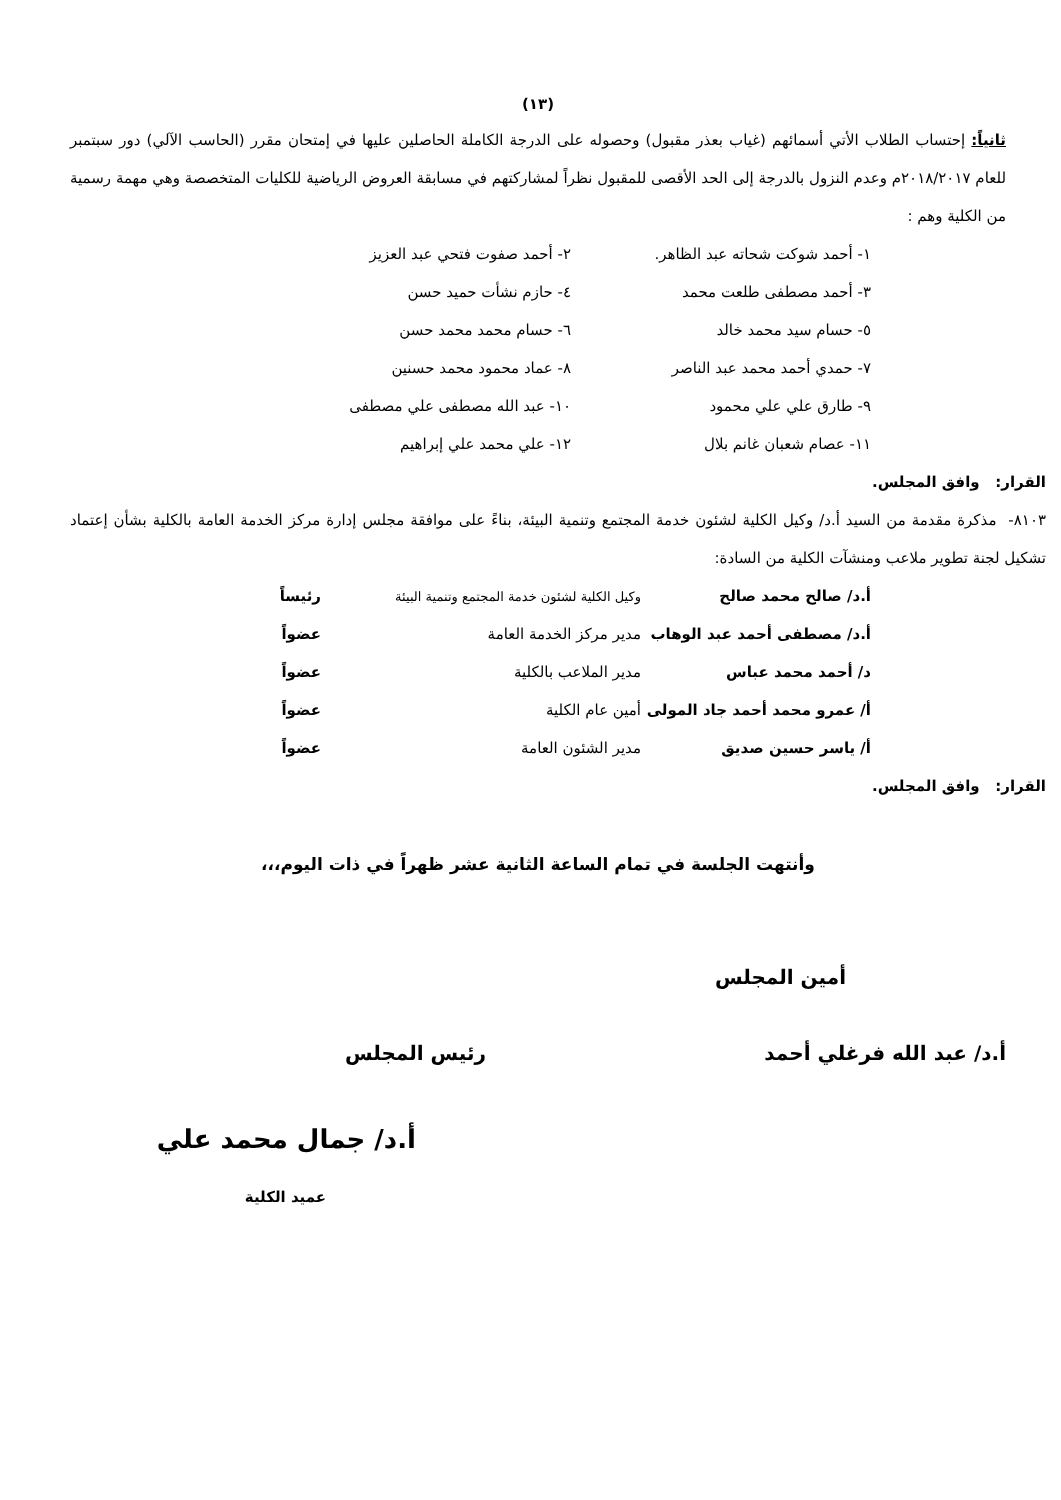(١٣)
ثانياً: إحتساب الطلاب الأتي أسمائهم (غياب بعذر مقبول) وحصوله على الدرجة الكاملة الحاصلين عليها في إمتحان مقرر (الحاسب الآلي) دور سبتمبر للعام ٢٠١٨/٢٠١٧م وعدم النزول بالدرجة إلى الحد الأقصى للمقبول نظراً لمشاركتهم في مسابقة العروض الرياضية للكليات المتخصصة وهي مهمة رسمية من الكلية وهم :
| ١- أحمد شوكت شحاته عبد الظاهر. | ٢- أحمد صفوت فتحي عبد العزيز |
| ٣- أحمد مصطفى طلعت محمد | ٤- حازم نشأت حميد حسن |
| ٥- حسام سيد محمد خالد | ٦- حسام محمد محمد حسن |
| ٧- حمدي أحمد محمد عبد الناصر | ٨- عماد محمود محمد حسنين |
| ٩- طارق علي علي محمود | ١٠- عبد الله مصطفى علي مصطفى |
| ١١- عصام شعبان غانم بلال | ١٢- علي محمد علي إبراهيم |
القرار: وافق المجلس.
٨١٠٣- مذكرة مقدمة من السيد أ.د/ وكيل الكلية لشئون خدمة المجتمع وتنمية البيئة، بناءً على موافقة مجلس إدارة مركز الخدمة العامة بالكلية بشأن إعتماد تشكيل لجنة تطوير ملاعب ومنشآت الكلية من السادة:
| أ.د/ صالح محمد صالح | وكيل الكلية لشئون خدمة المجتمع وتنمية البيئة | رئيساً |
| أ.د/ مصطفى أحمد عبد الوهاب | مدير مركز الخدمة العامة | عضواً |
| د/ أحمد محمد عباس | مدير الملاعب بالكلية | عضواً |
| أ/ عمرو محمد أحمد جاد المولى | أمين عام الكلية | عضواً |
| أ/ ياسر حسين صديق | مدير الشئون العامة | عضواً |
القرار: وافق المجلس.
وأنتهت الجلسة في تمام الساعة الثانية عشر ظهراً في ذات اليوم،،،
أمين المجلس
أ.د/ عبد الله فرغلي أحمد رئيس المجلس
أ.د/ جمال محمد علي
عميد الكلية